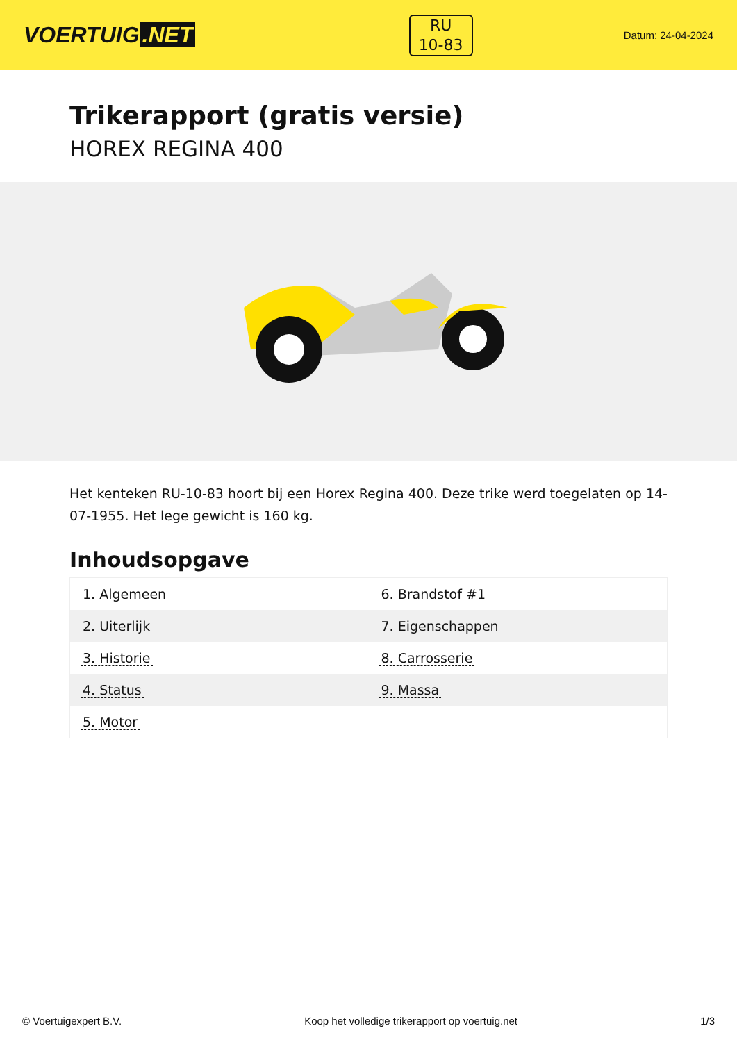VOERTUIG.NET
RU
10-83
Datum: 24-04-2024
Trikerapport (gratis versie)
HOREX REGINA 400
Het kenteken RU-10-83 hoort bij een Horex Regina 400. Deze trike werd toegelaten op 14-07-1955. Het lege gewicht is 160 kg.
Inhoudsopgave
| 1. Algemeen | 6. Brandstof #1 |
| 2. Uiterlijk | 7. Eigenschappen |
| 3. Historie | 8. Carrosserie |
| 4. Status | 9. Massa |
| 5. Motor | |
© Voertuigexpert B.V. Koop het volledige trikerapport op voertuig.net 1/3